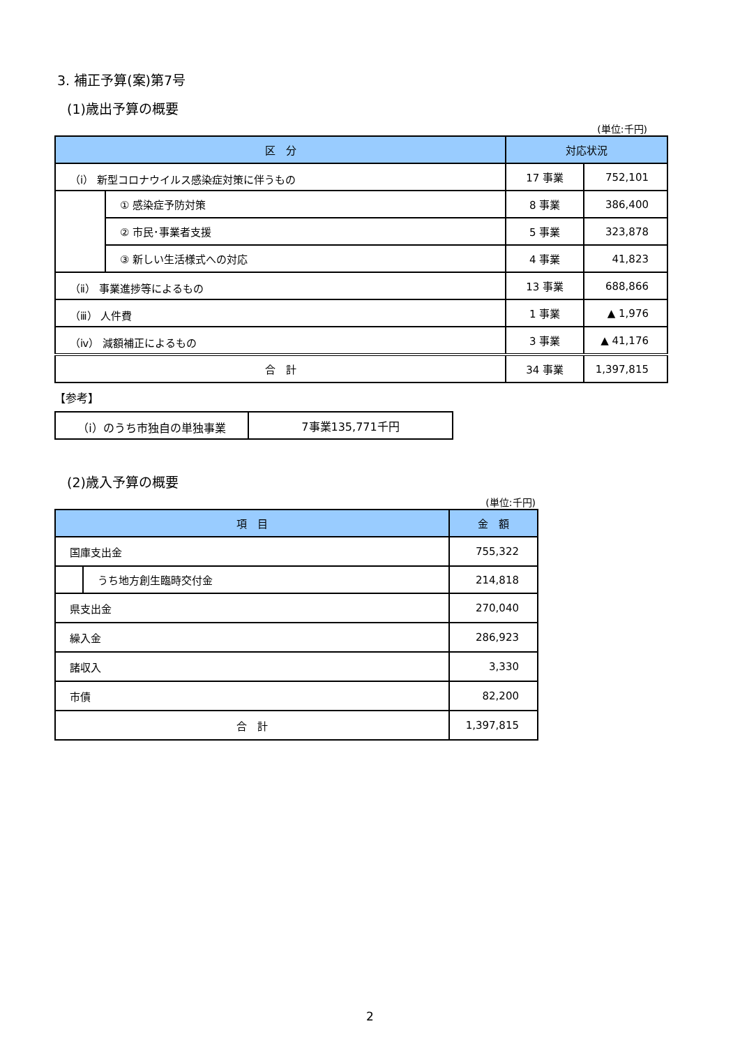3. 補正予算(案)第7号
(1)歳出予算の概要
(単位:千円)
| 区 分 | | 対応状況 | |
| --- | --- | --- | --- |
| （ⅰ） 新型コロナウイルス感染症対策に伴うもの | | 17 事業 | 752,101 |
| | ① 感染症予防対策 | 8 事業 | 386,400 |
| | ② 市民･事業者支援 | 5 事業 | 323,878 |
| | ③ 新しい生活様式への対応 | 4 事業 | 41,823 |
| （ⅱ） 事業進捗等によるもの | | 13 事業 | 688,866 |
| （ⅲ） 人件費 | | 1 事業 | ▲ 1,976 |
| （ⅳ） 減額補正によるもの | | 3 事業 | ▲ 41,176 |
| 合 計 | | 34 事業 | 1,397,815 |
【参考】
| （ⅰ）のうち市独自の単独事業 | 7事業135,771千円 |
(2)歳入予算の概要
(単位:千円)
| 項 目 | | 金 額 |
| --- | --- | --- |
| 国庫支出金 | | 755,322 |
| | うち地方創生臨時交付金 | 214,818 |
| 県支出金 | | 270,040 |
| 繰入金 | | 286,923 |
| 諸収入 | | 3,330 |
| 市債 | | 82,200 |
| 合 計 | | 1,397,815 |
2